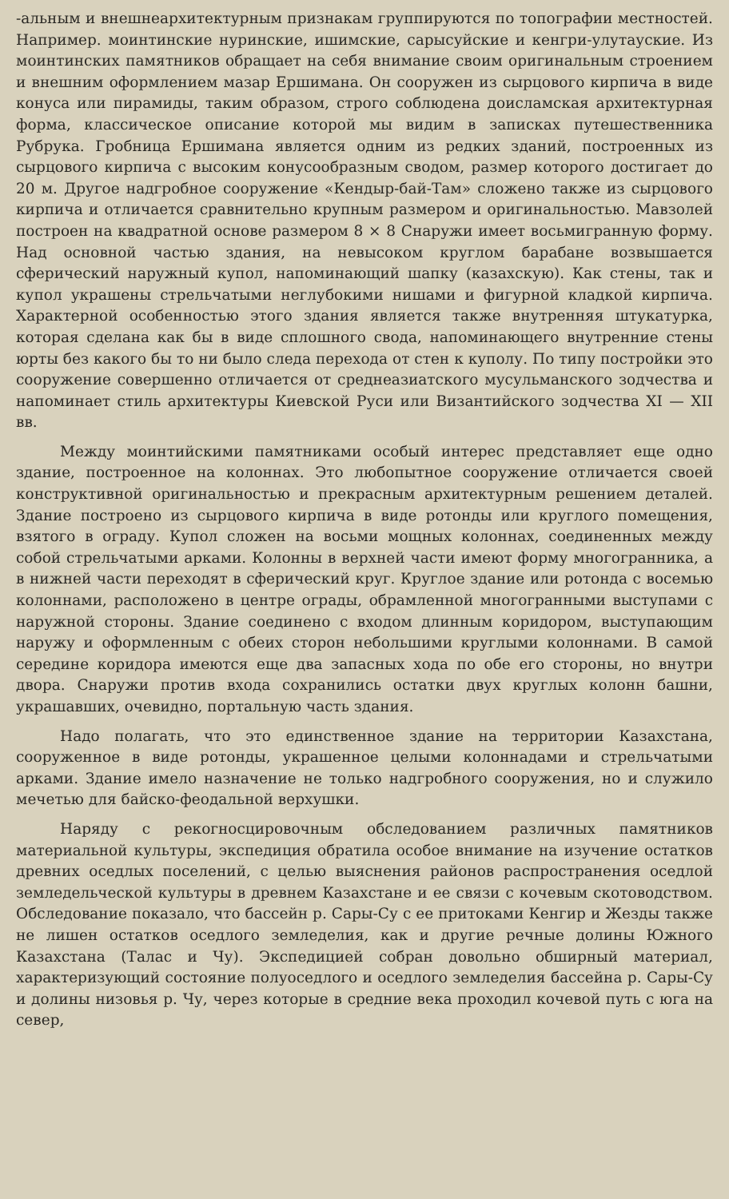-альным и внешнеархитектурным признакам группируются по топографии местностей. Например. моинтинские нуринские, ишимские, сарысуйские и кенгри-улутауские. Из моинтинских памятников обращает на себя внимание своим оригинальным строением и внешним оформлением мазар Ершимана. Он сооружен из сырцового кирпича в виде конуса или пирамиды, таким образом, строго соблюдена доисламская архитектурная форма, классическое описание которой мы видим в записках путешественника Рубрука. Гробница Ершимана является одним из редких зданий, построенных из сырцового кирпича с высоким конусообразным сводом, размер которого достигает до 20 м. Другое надгробное сооружение «Кендыр-бай-Там» сложено также из сырцового кирпича и отличается сравнительно крупным размером и оригинальностью. Мавзолей построен на квадратной основе размером 8 × 8 Снаружи имеет восьмигранную форму. Над основной частью здания, на невысоком круглом барабане возвышается сферический наружный купол, напоминающий шапку (казахскую). Как стены, так и купол украшены стрельчатыми неглубокими нишами и фигурной кладкой кирпича. Характерной особенностью этого здания является также внутренняя штукатурка, которая сделана как бы в виде сплошного свода, напоминающего внутренние стены юрты без какого бы то ни было следа перехода от стен к куполу. По типу постройки это сооружение совершенно отличается от среднеазиатского мусульманского зодчества и напоминает стиль архитектуры Киевской Руси или Византийского зодчества XI — XII вв.
Между моинтийскими памятниками особый интерес представляет еще одно здание, построенное на колоннах. Это любопытное сооружение отличается своей конструктивной оригинальностью и прекрасным архитектурным решением деталей. Здание построено из сырцового кирпича в виде ротонды или круглого помещения, взятого в ограду. Купол сложен на восьми мощных колоннах, соединенных между собой стрельчатыми арками. Колонны в верхней части имеют форму многогранника, а в нижней части переходят в сферический круг. Круглое здание или ротонда с восемью колоннами, расположено в центре ограды, обрамленной многогранными выступами с наружной стороны. Здание соединено с входом длинным коридором, выступающим наружу и оформленным с обеих сторон небольшими круглыми колоннами. В самой середине коридора имеются еще два запасных хода по обе его стороны, но внутри двора. Снаружи против входа сохранились остатки двух круглых колонн башни, украшавших, очевидно, портальную часть здания.
Надо полагать, что это единственное здание на территории Казахстана, сооруженное в виде ротонды, украшенное целыми колоннадами и стрельчатыми арками. Здание имело назначение не только надгробного сооружения, но и служило мечетью для байско-феодальной верхушки.
Наряду с рекогносцировочным обследованием различных памятников материальной культуры, экспедиция обратила особое внимание на изучение остатков древних оседлых поселений, с целью выяснения районов распространения оседлой земледельческой культуры в древнем Казахстане и ее связи с кочевым скотоводством. Обследование показало, что бассейн р. Сары-Су с ее притоками Кенгир и Жезды также не лишен остатков оседлого земледелия, как и другие речные долины Южного Казахстана (Талас и Чу). Экспедицией собран довольно обширный материал, характеризующий состояние полуоседлого и оседлого земледелия бассейна р. Сары-Су и долины низовья р. Чу, через которые в средние века проходил кочевой путь с юга на север,